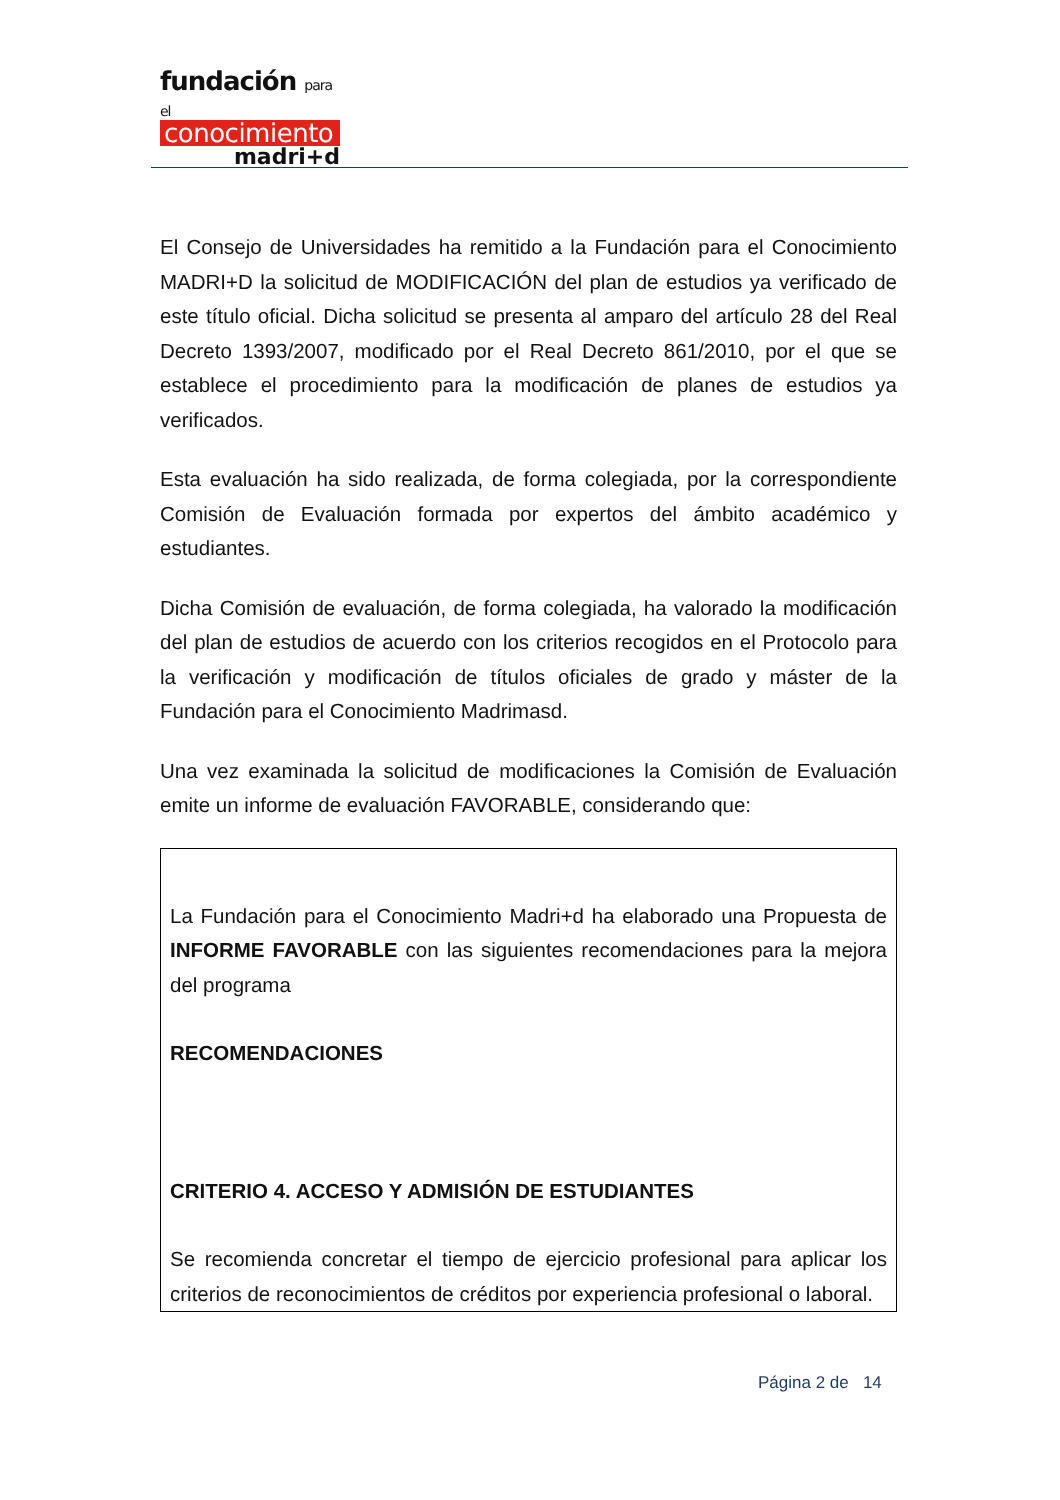fundación para el
conocimiento
madri+d
El Consejo de Universidades ha remitido a la Fundación para el Conocimiento MADRI+D la solicitud de MODIFICACIÓN del plan de estudios ya verificado de este título oficial. Dicha solicitud se presenta al amparo del artículo 28 del Real Decreto 1393/2007, modificado por el Real Decreto 861/2010, por el que se establece el procedimiento para la modificación de planes de estudios ya verificados.
Esta evaluación ha sido realizada, de forma colegiada, por la correspondiente Comisión de Evaluación formada por expertos del ámbito académico y estudiantes.
Dicha Comisión de evaluación, de forma colegiada, ha valorado la modificación del plan de estudios de acuerdo con los criterios recogidos en el Protocolo para la verificación y modificación de títulos oficiales de grado y máster de la Fundación para el Conocimiento Madrimasd.
Una vez examinada la solicitud de modificaciones la Comisión de Evaluación emite un informe de evaluación FAVORABLE, considerando que:
La Fundación para el Conocimiento Madri+d ha elaborado una Propuesta de INFORME FAVORABLE con las siguientes recomendaciones para la mejora del programa
RECOMENDACIONES
CRITERIO 4. ACCESO Y ADMISIÓN DE ESTUDIANTES
Se recomienda concretar el tiempo de ejercicio profesional para aplicar los criterios de reconocimientos de créditos por experiencia profesional o laboral.
Página 2 de 14